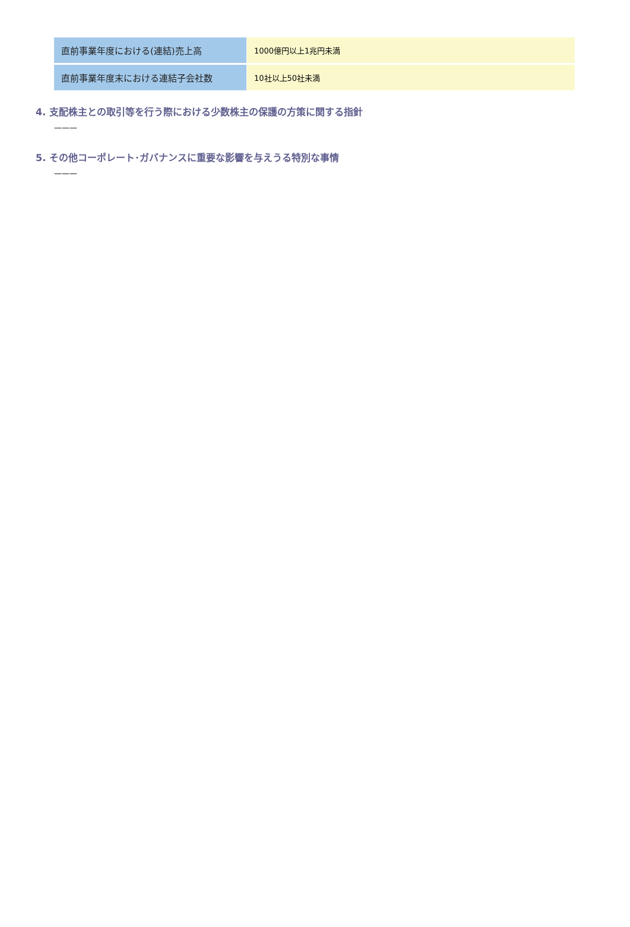| 直前事業年度における(連結)売上高 | 1000億円以上1兆円未満 |
| 直前事業年度末における連結子会社数 | 10社以上50社未満 |
4. 支配株主との取引等を行う際における少数株主の保護の方策に関する指針
———
5. その他コーポレート･ガバナンスに重要な影響を与えうる特別な事情
———